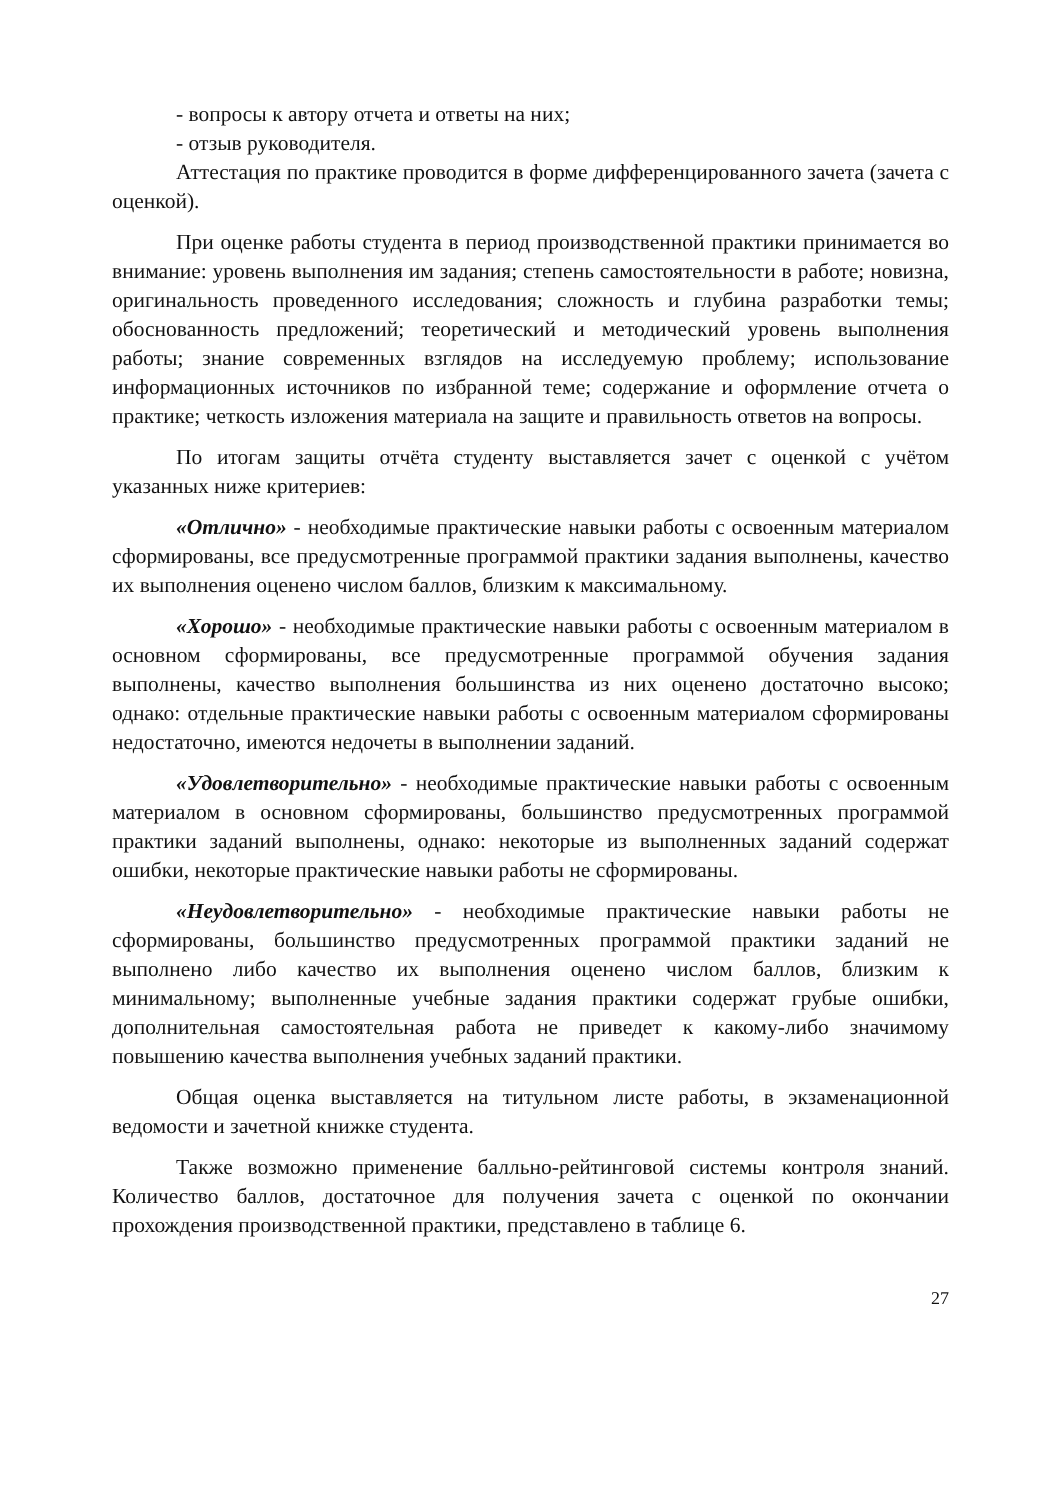- вопросы к автору отчета и ответы на них;
- отзыв руководителя.
Аттестация по практике проводится в форме дифференцированного зачета (зачета с оценкой).
При оценке работы студента в период производственной практики принимается во внимание: уровень выполнения им задания; степень самостоятельности в работе; новизна, оригинальность проведенного исследования; сложность и глубина разработки темы; обоснованность предложений; теоретический и методический уровень выполнения работы; знание современных взглядов на исследуемую проблему; использование информационных источников по избранной теме; содержание и оформление отчета о практике; четкость изложения материала на защите и правильность ответов на вопросы.
По итогам защиты отчёта студенту выставляется зачет с оценкой с учётом указанных ниже критериев:
«Отлично» - необходимые практические навыки работы с освоенным материалом сформированы, все предусмотренные программой практики задания выполнены, качество их выполнения оценено числом баллов, близким к максимальному.
«Хорошо» - необходимые практические навыки работы с освоенным материалом в основном сформированы, все предусмотренные программой обучения задания выполнены, качество выполнения большинства из них оценено достаточно высоко; однако: отдельные практические навыки работы с освоенным материалом сформированы недостаточно, имеются недочеты в выполнении заданий.
«Удовлетворительно» - необходимые практические навыки работы с освоенным материалом в основном сформированы, большинство предусмотренных программой практики заданий выполнены, однако: некоторые из выполненных заданий содержат ошибки, некоторые практические навыки работы не сформированы.
«Неудовлетворительно» - необходимые практические навыки работы не сформированы, большинство предусмотренных программой практики заданий не выполнено либо качество их выполнения оценено числом баллов, близким к минимальному; выполненные учебные задания практики содержат грубые ошибки, дополнительная самостоятельная работа не приведет к какому-либо значимому повышению качества выполнения учебных заданий практики.
Общая оценка выставляется на титульном листе работы, в экзаменационной ведомости и зачетной книжке студента.
Также возможно применение балльно-рейтинговой системы контроля знаний. Количество баллов, достаточное для получения зачета с оценкой по окончании прохождения производственной практики, представлено в таблице 6.
27